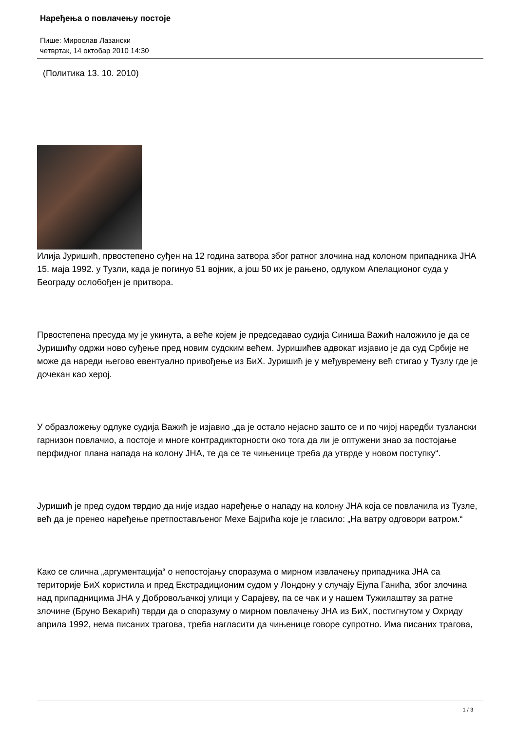Наређења о повлачењу постоје
Пише: Мирослав Лазански
четвртак, 14 октобар 2010 14:30
(Политика 13. 10. 2010)
Илија Јуришић, првостепено суђен на 12 година затвора због ратног злочина над колоном припадника ЈНА 15. маја 1992. у Тузли, када је погинуо 51 војник, а још 50 их је рањено, одлуком Апелационог суда у Београду ослобођен је притвора.
Првостепена пресуда му је укинута, а веће којем је председавао судија Синиша Важић наложило је да се Јуришићу одржи ново суђење пред новим судским већем. Јуришићев адвокат изјавио је да суд Србије не може да нареди његово евентуално привођење из БиХ. Јуришић је у међувремену већ стигао у Тузлу где је дочекан као херој.
У образложењу одлуке судија Важић је изјавио „да је остало нејасно зашто се и по чијој наредби тузлански гарнизон повлачио, а постоје и многе контрадикторности око тога да ли је оптужени знао за постојање перфидног плана напада на колону ЈНА, те да се те чињенице треба да утврде у новом поступку“.
Јуришић је пред судом тврдио да није издао наређење о нападу на колону ЈНА која се повлачила из Тузле, већ да је пренео наређење претпостављеног Мехе Бајрића које је гласило: „На ватру одговори ватром.“
Како се слична „аргументација“ о непостојању споразума о мирном извлачењу припадника ЈНА са територије БиХ користила и пред Екстрадиционим судом у Лондону у случају Ејупа Ганића, због злочина над припадницима ЈНА у Добровољачкој улици у Сарајеву, па се чак и у нашем Тужилаштву за ратне злочине (Бруно Векарић) тврди да о споразуму о мирном повлачењу ЈНА из БиХ, постигнутом у Охриду априла 1992, нема писаних трагова, треба нагласити да чињенице говоре супротно. Има писаних трагова,
1 / 3